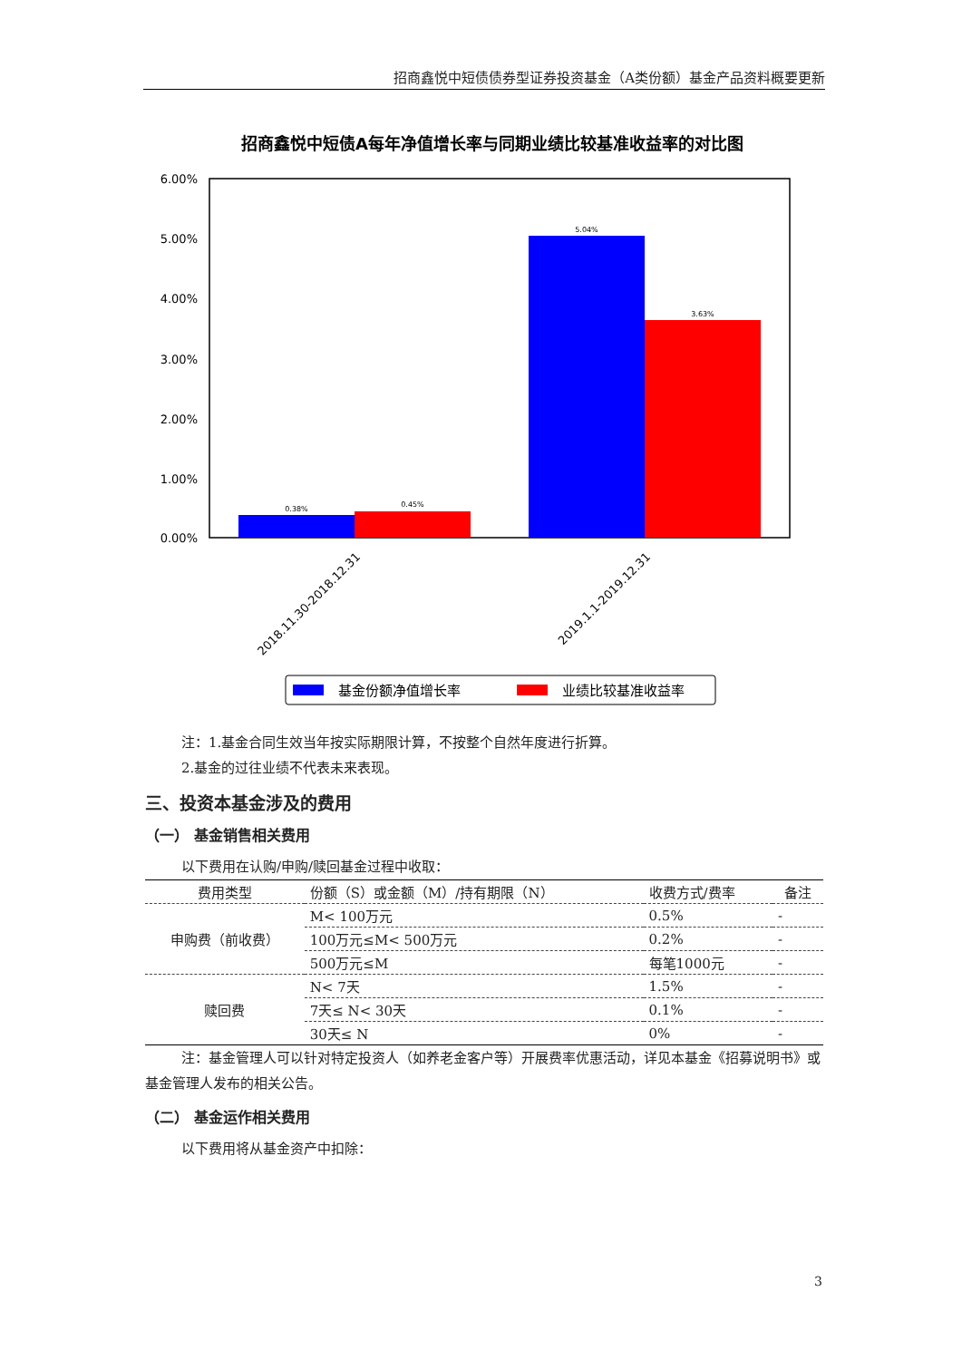招商鑫悦中短债债券型证券投资基金（A类份额）基金产品资料概要更新
招商鑫悦中短债A每年净值增长率与同期业绩比较基准收益率的对比图
6.00%
5.00%
4.00%
3.00%
2.00%
1.00%
0.00%
0.38%
0.45%
5.04%
3.63%
2018.11.30-2018.12.31
2019.1.1-2019.12.31
基金份额净值增长率
业绩比较基准收益率
注：1.基金合同生效当年按实际期限计算，不按整个自然年度进行折算。
2.基金的过往业绩不代表未来表现。
三、投资本基金涉及的费用
（一） 基金销售相关费用
以下费用在认购/申购/赎回基金过程中收取：
| 费用类型 | 份额（S）或金额（M）/持有期限（N） | 收费方式/费率 | 备注 |
| --- | --- | --- | --- |
| 申购费（前收费） | M< 100万元 | 0.5% | - |
| | 100万元≤M< 500万元 | 0.2% | - |
| | 500万元≤M | 每笔1000元 | - |
| 赎回费 | N< 7天 | 1.5% | - |
| | 7天≤ N< 30天 | 0.1% | - |
| | 30天≤ N | 0% | - |
注：基金管理人可以针对特定投资人（如养老金客户等）开展费率优惠活动，详见本基金《招募说明书》或基金管理人发布的相关公告。
（二） 基金运作相关费用
以下费用将从基金资产中扣除：
3